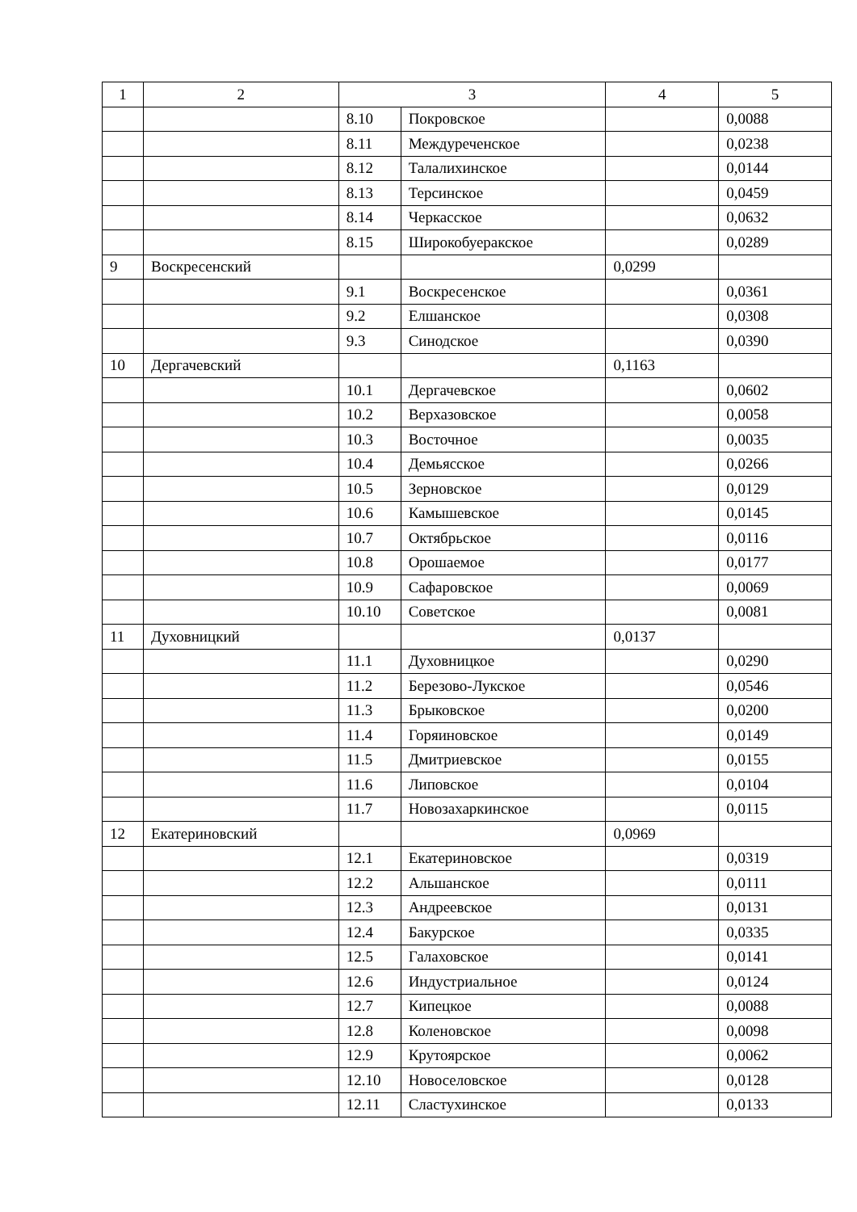| 1 | 2 | 3 | | 4 | 5 |
| --- | --- | --- | --- | --- | --- |
| | | 8.10 | Покровское | | 0,0088 |
| | | 8.11 | Междуреченское | | 0,0238 |
| | | 8.12 | Талалихинское | | 0,0144 |
| | | 8.13 | Терсинское | | 0,0459 |
| | | 8.14 | Черкасское | | 0,0632 |
| | | 8.15 | Широкобуеракское | | 0,0289 |
| 9 | Воскресенский | | | 0,0299 | |
| | | 9.1 | Воскресенское | | 0,0361 |
| | | 9.2 | Елшанское | | 0,0308 |
| | | 9.3 | Синодское | | 0,0390 |
| 10 | Дергачевский | | | 0,1163 | |
| | | 10.1 | Дергачевское | | 0,0602 |
| | | 10.2 | Верхазовское | | 0,0058 |
| | | 10.3 | Восточное | | 0,0035 |
| | | 10.4 | Демьясское | | 0,0266 |
| | | 10.5 | Зерновское | | 0,0129 |
| | | 10.6 | Камышевское | | 0,0145 |
| | | 10.7 | Октябрьское | | 0,0116 |
| | | 10.8 | Орошаемое | | 0,0177 |
| | | 10.9 | Сафаровское | | 0,0069 |
| | | 10.10 | Советское | | 0,0081 |
| 11 | Духовницкий | | | 0,0137 | |
| | | 11.1 | Духовницкое | | 0,0290 |
| | | 11.2 | Березово-Лукское | | 0,0546 |
| | | 11.3 | Брыковское | | 0,0200 |
| | | 11.4 | Горяиновское | | 0,0149 |
| | | 11.5 | Дмитриевское | | 0,0155 |
| | | 11.6 | Липовское | | 0,0104 |
| | | 11.7 | Новозахаркинское | | 0,0115 |
| 12 | Екатериновский | | | 0,0969 | |
| | | 12.1 | Екатериновское | | 0,0319 |
| | | 12.2 | Альшанское | | 0,0111 |
| | | 12.3 | Андреевское | | 0,0131 |
| | | 12.4 | Бакурское | | 0,0335 |
| | | 12.5 | Галаховское | | 0,0141 |
| | | 12.6 | Индустриальное | | 0,0124 |
| | | 12.7 | Кипецкое | | 0,0088 |
| | | 12.8 | Коленовское | | 0,0098 |
| | | 12.9 | Крутоярское | | 0,0062 |
| | | 12.10 | Новоселовское | | 0,0128 |
| | | 12.11 | Сластухинское | | 0,0133 |